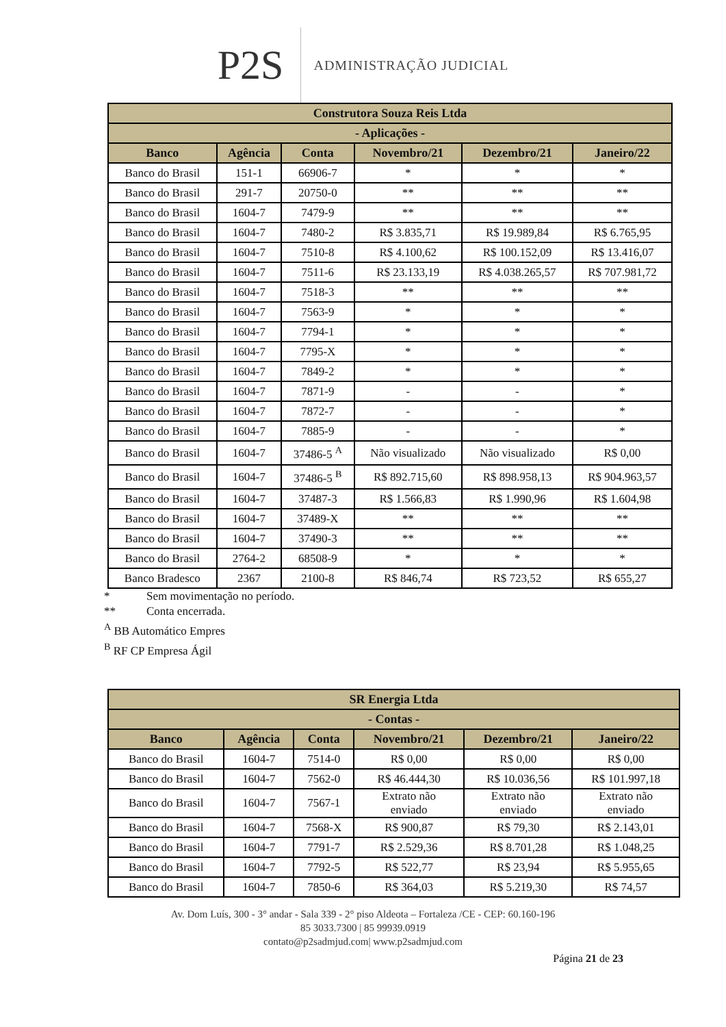P2S
ADMINISTRAÇÃO JUDICIAL
| Construtora Souza Reis Ltda | | | | | |
| --- | --- | --- | --- | --- | --- |
| - Aplicações - | | | | | |
| Banco | Agência | Conta | Novembro/21 | Dezembro/21 | Janeiro/22 |
| Banco do Brasil | 151-1 | 66906-7 | * | * | * |
| Banco do Brasil | 291-7 | 20750-0 | ** | ** | ** |
| Banco do Brasil | 1604-7 | 7479-9 | ** | ** | ** |
| Banco do Brasil | 1604-7 | 7480-2 | R$ 3.835,71 | R$ 19.989,84 | R$ 6.765,95 |
| Banco do Brasil | 1604-7 | 7510-8 | R$ 4.100,62 | R$ 100.152,09 | R$ 13.416,07 |
| Banco do Brasil | 1604-7 | 7511-6 | R$ 23.133,19 | R$ 4.038.265,57 | R$ 707.981,72 |
| Banco do Brasil | 1604-7 | 7518-3 | ** | ** | ** |
| Banco do Brasil | 1604-7 | 7563-9 | * | * | * |
| Banco do Brasil | 1604-7 | 7794-1 | * | * | * |
| Banco do Brasil | 1604-7 | 7795-X | * | * | * |
| Banco do Brasil | 1604-7 | 7849-2 | * | * | * |
| Banco do Brasil | 1604-7 | 7871-9 | - | - | * |
| Banco do Brasil | 1604-7 | 7872-7 | - | - | * |
| Banco do Brasil | 1604-7 | 7885-9 | - | - | * |
| Banco do Brasil | 1604-7 | 37486-5 <sup>A</sup> | Não visualizado | Não visualizado | R$ 0,00 |
| Banco do Brasil | 1604-7 | 37486-5 <sup>B</sup> | R$ 892.715,60 | R$ 898.958,13 | R$ 904.963,57 |
| Banco do Brasil | 1604-7 | 37487-3 | R$ 1.566,83 | R$ 1.990,96 | R$ 1.604,98 |
| Banco do Brasil | 1604-7 | 37489-X | ** | ** | ** |
| Banco do Brasil | 1604-7 | 37490-3 | ** | ** | ** |
| Banco do Brasil | 2764-2 | 68508-9 | * | * | * |
| Banco Bradesco | 2367 | 2100-8 | R$ 846,74 | R$ 723,52 | R$ 655,27 |
* Sem movimentação no período.
** Conta encerrada.
<sup>A</sup> BB Automático Empres
<sup>B</sup> RF CP Empresa Ágil
| SR Energia Ltda | | | | | |
| --- | --- | --- | --- | --- | --- |
| - Contas - | | | | | |
| Banco | Agência | Conta | Novembro/21 | Dezembro/21 | Janeiro/22 |
| Banco do Brasil | 1604-7 | 7514-0 | R$ 0,00 | R$ 0,00 | R$ 0,00 |
| Banco do Brasil | 1604-7 | 7562-0 | R$ 46.444,30 | R$ 10.036,56 | R$ 101.997,18 |
| Banco do Brasil | 1604-7 | 7567-1 | Extrato não enviado | Extrato não enviado | Extrato não enviado |
| Banco do Brasil | 1604-7 | 7568-X | R$ 900,87 | R$ 79,30 | R$ 2.143,01 |
| Banco do Brasil | 1604-7 | 7791-7 | R$ 2.529,36 | R$ 8.701,28 | R$ 1.048,25 |
| Banco do Brasil | 1604-7 | 7792-5 | R$ 522,77 | R$ 23,94 | R$ 5.955,65 |
| Banco do Brasil | 1604-7 | 7850-6 | R$ 364,03 | R$ 5.219,30 | R$ 74,57 |
Av. Dom Luís, 300 - 3° andar - Sala 339 - 2° piso Aldeota – Fortaleza /CE - CEP: 60.160-196
85 3033.7300 | 85 99939.0919
contato@p2sadmjud.com| www.p2sadmjud.com
Página 21 de 23